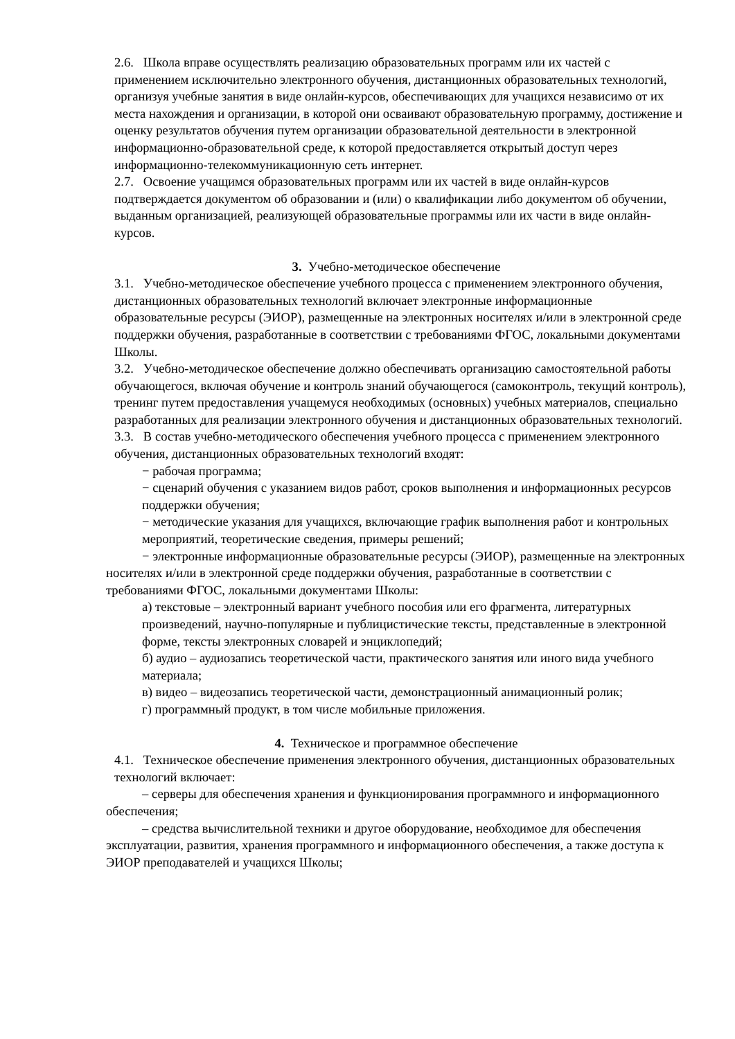2.6. Школа вправе осуществлять реализацию образовательных программ или их частей с применением исключительно электронного обучения, дистанционных образовательных технологий, организуя учебные занятия в виде онлайн-курсов, обеспечивающих для учащихся независимо от их места нахождения и организации, в которой они осваивают образовательную программу, достижение и оценку результатов обучения путем организации образовательной деятельности в электронной информационно-образовательной среде, к которой предоставляется открытый доступ через информационно-телекоммуникационную сеть интернет.
2.7. Освоение учащимся образовательных программ или их частей в виде онлайн-курсов подтверждается документом об образовании и (или) о квалификации либо документом об обучении, выданным организацией, реализующей образовательные программы или их части в виде онлайн-курсов.
3. Учебно-методическое обеспечение
3.1. Учебно-методическое обеспечение учебного процесса с применением электронного обучения, дистанционных образовательных технологий включает электронные информационные образовательные ресурсы (ЭИОР), размещенные на электронных носителях и/или в электронной среде поддержки обучения, разработанные в соответствии с требованиями ФГОС, локальными документами Школы.
3.2. Учебно-методическое обеспечение должно обеспечивать организацию самостоятельной работы обучающегося, включая обучение и контроль знаний обучающегося (самоконтроль, текущий контроль), тренинг путем предоставления учащемуся необходимых (основных) учебных материалов, специально разработанных для реализации электронного обучения и дистанционных образовательных технологий.
3.3. В состав учебно-методического обеспечения учебного процесса с применением электронного обучения, дистанционных образовательных технологий входят:
− рабочая программа;
− сценарий обучения с указанием видов работ, сроков выполнения и информационных ресурсов поддержки обучения;
− методические указания для учащихся, включающие график выполнения работ и контрольных мероприятий, теоретические сведения, примеры решений;
− электронные информационные образовательные ресурсы (ЭИОР), размещенные на электронных носителях и/или в электронной среде поддержки обучения, разработанные в соответствии с требованиями ФГОС, локальными документами Школы:
а) текстовые – электронный вариант учебного пособия или его фрагмента, литературных произведений, научно-популярные и публицистические тексты, представленные в электронной форме, тексты электронных словарей и энциклопедий;
б) аудио – аудиозапись теоретической части, практического занятия или иного вида учебного материала;
в) видео – видеозапись теоретической части, демонстрационный анимационный ролик;
г) программный продукт, в том числе мобильные приложения.
4. Техническое и программное обеспечение
4.1. Техническое обеспечение применения электронного обучения, дистанционных образовательных технологий включает:
– серверы для обеспечения хранения и функционирования программного и информационного обеспечения;
– средства вычислительной техники и другое оборудование, необходимое для обеспечения эксплуатации, развития, хранения программного и информационного обеспечения, а также доступа к ЭИОР преподавателей и учащихся Школы;